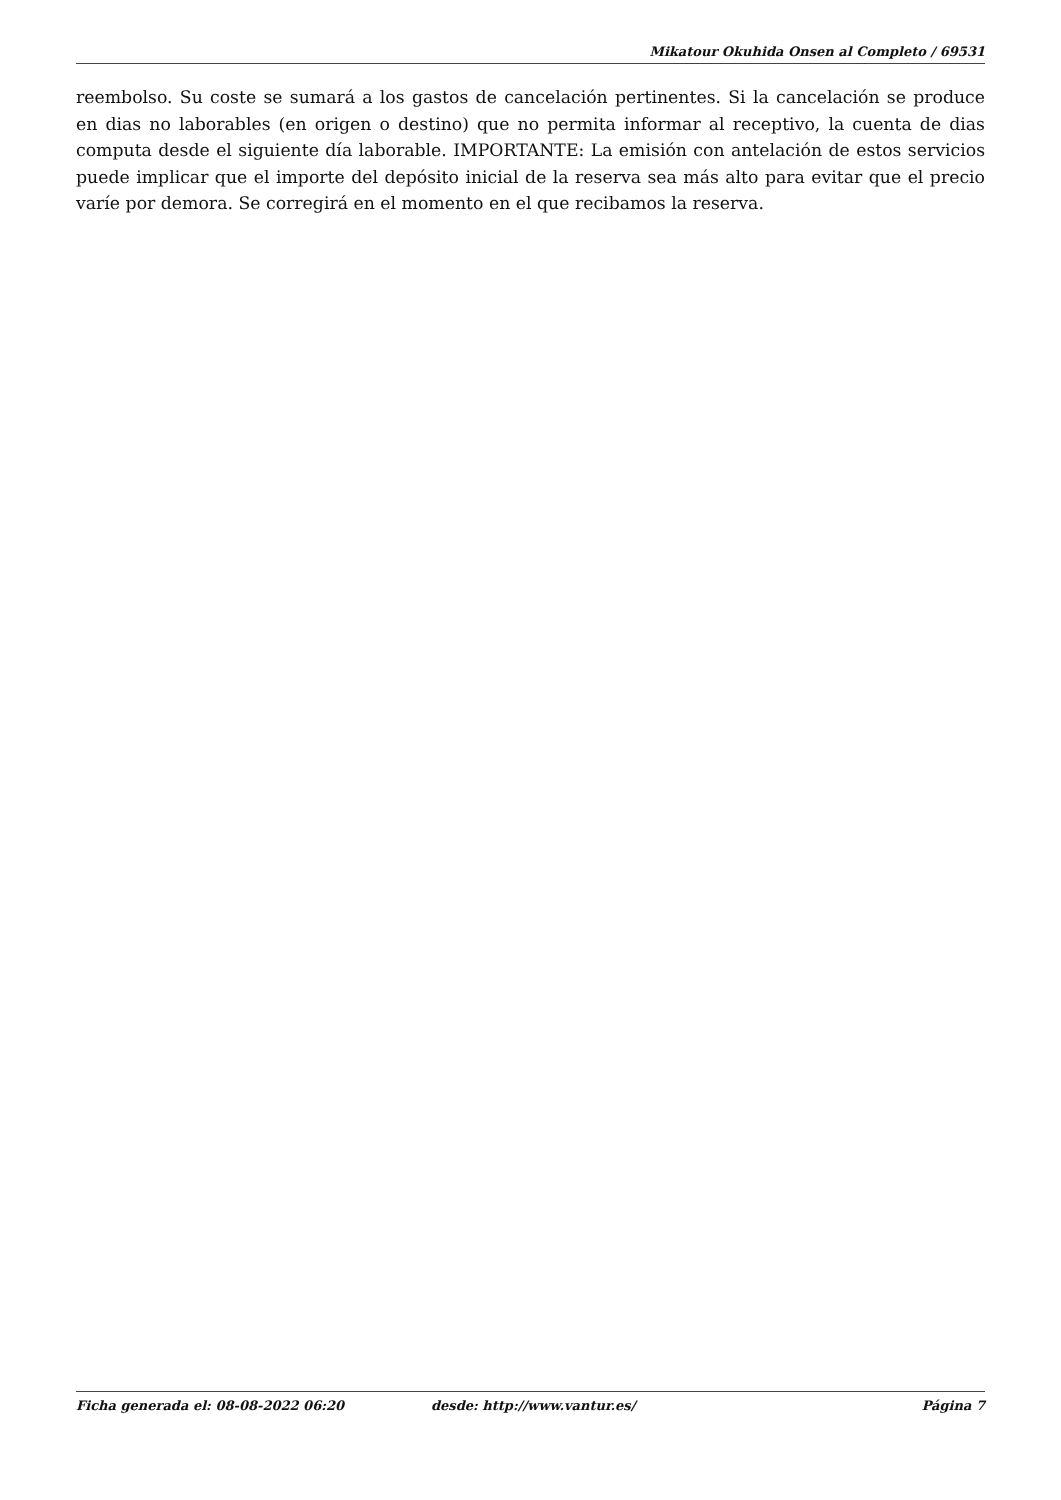Mikatour Okuhida Onsen al Completo / 69531
reembolso. Su coste se sumará a los gastos de cancelación pertinentes. Si la cancelación se produce en dias no laborables (en origen o destino) que no permita informar al receptivo, la cuenta de dias computa desde el siguiente día laborable. IMPORTANTE: La emisión con antelación de estos servicios puede implicar que el importe del depósito inicial de la reserva sea más alto para evitar que el precio varíe por demora. Se corregirá en el momento en el que recibamos la reserva.
Ficha generada el: 08-08-2022 06:20 desde: http://www.vantur.es/ Página 7